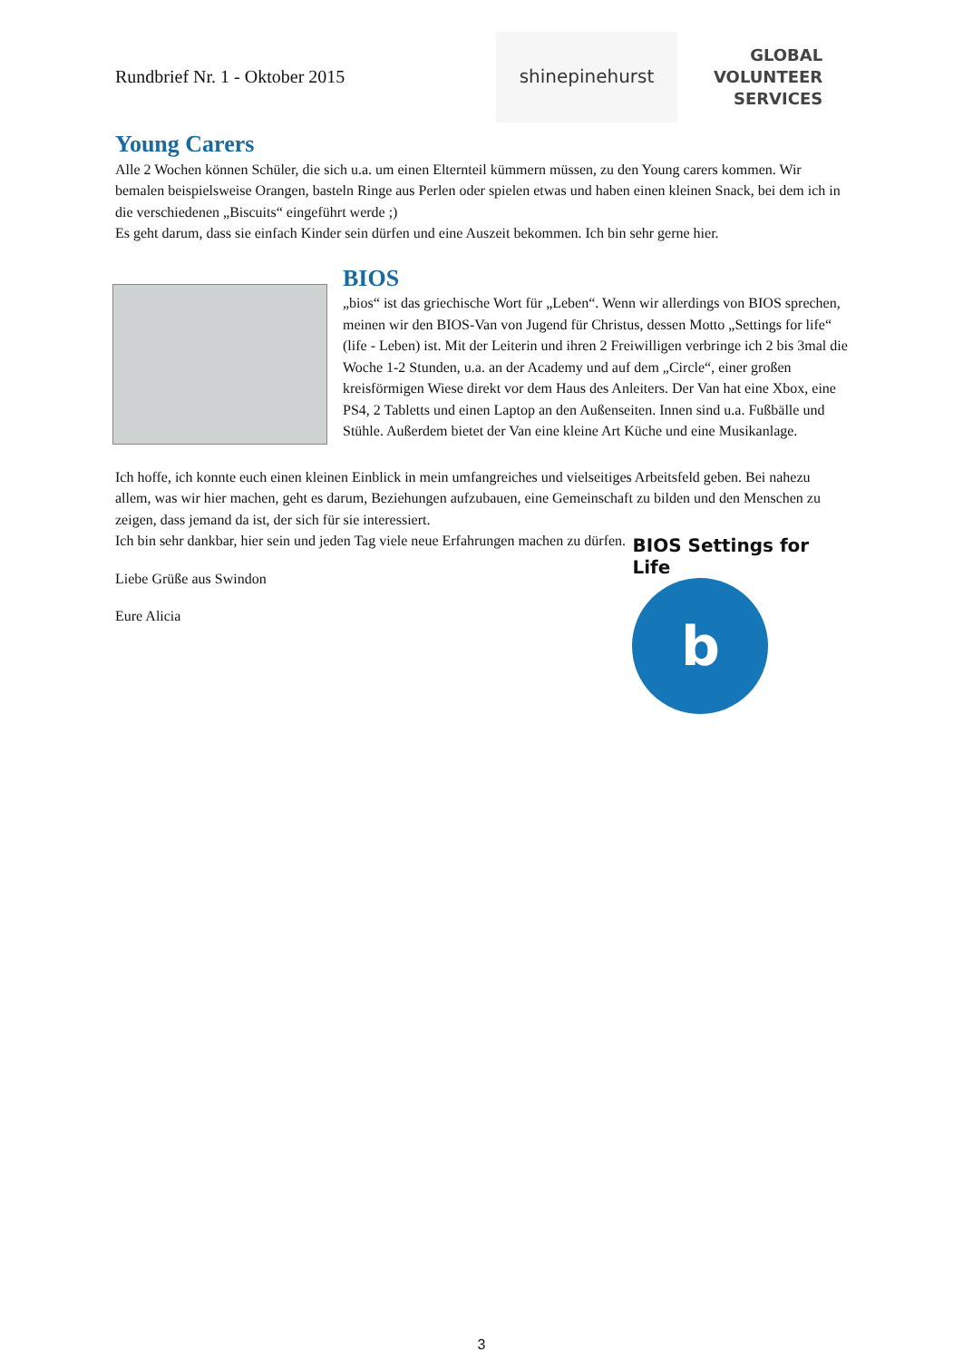Rundbrief Nr. 1 - Oktober 2015
shinepinehurst
GLOBAL
VOLUNTEER
SERVICES
Young Carers
Alle 2 Wochen können Schüler, die sich u.a. um einen Elternteil kümmern müssen, zu den Young carers kommen. Wir bemalen beispielsweise Orangen, basteln Ringe aus Perlen oder spielen etwas und haben einen kleinen Snack, bei dem ich in die verschiedenen „Biscuits“ eingeführt werde ;)
Es geht darum, dass sie einfach Kinder sein dürfen und eine Auszeit bekommen. Ich bin sehr gerne hier.
BIOS
„bios“ ist das griechische Wort für „Leben“. Wenn wir allerdings von BIOS sprechen, meinen wir den BIOS-Van von Jugend für Christus, dessen Motto „Settings for life“ (life - Leben) ist. Mit der Leiterin und ihren 2 Freiwilligen verbringe ich 2 bis 3mal die Woche 1-2 Stunden, u.a. an der Academy und auf dem „Circle“, einer großen kreisförmigen Wiese direkt vor dem Haus des Anleiters. Der Van hat eine Xbox, eine PS4, 2 Tabletts und einen Laptop an den Außenseiten. Innen sind u.a. Fußbälle und Stühle. Außerdem bietet der Van eine kleine Art Küche und eine Musikanlage.
Ich hoffe, ich konnte euch einen kleinen Einblick in mein umfangreiches und vielseitiges Arbeitsfeld geben. Bei nahezu allem, was wir hier machen, geht es darum, Beziehungen aufzubauen, eine Gemeinschaft zu bilden und den Menschen zu zeigen, dass jemand da ist, der sich für sie interessiert.
Ich bin sehr dankbar, hier sein und jeden Tag viele neue Erfahrungen machen zu dürfen.
Liebe Grüße aus Swindon
Eure Alicia
BIOS Settings for Life
b
3